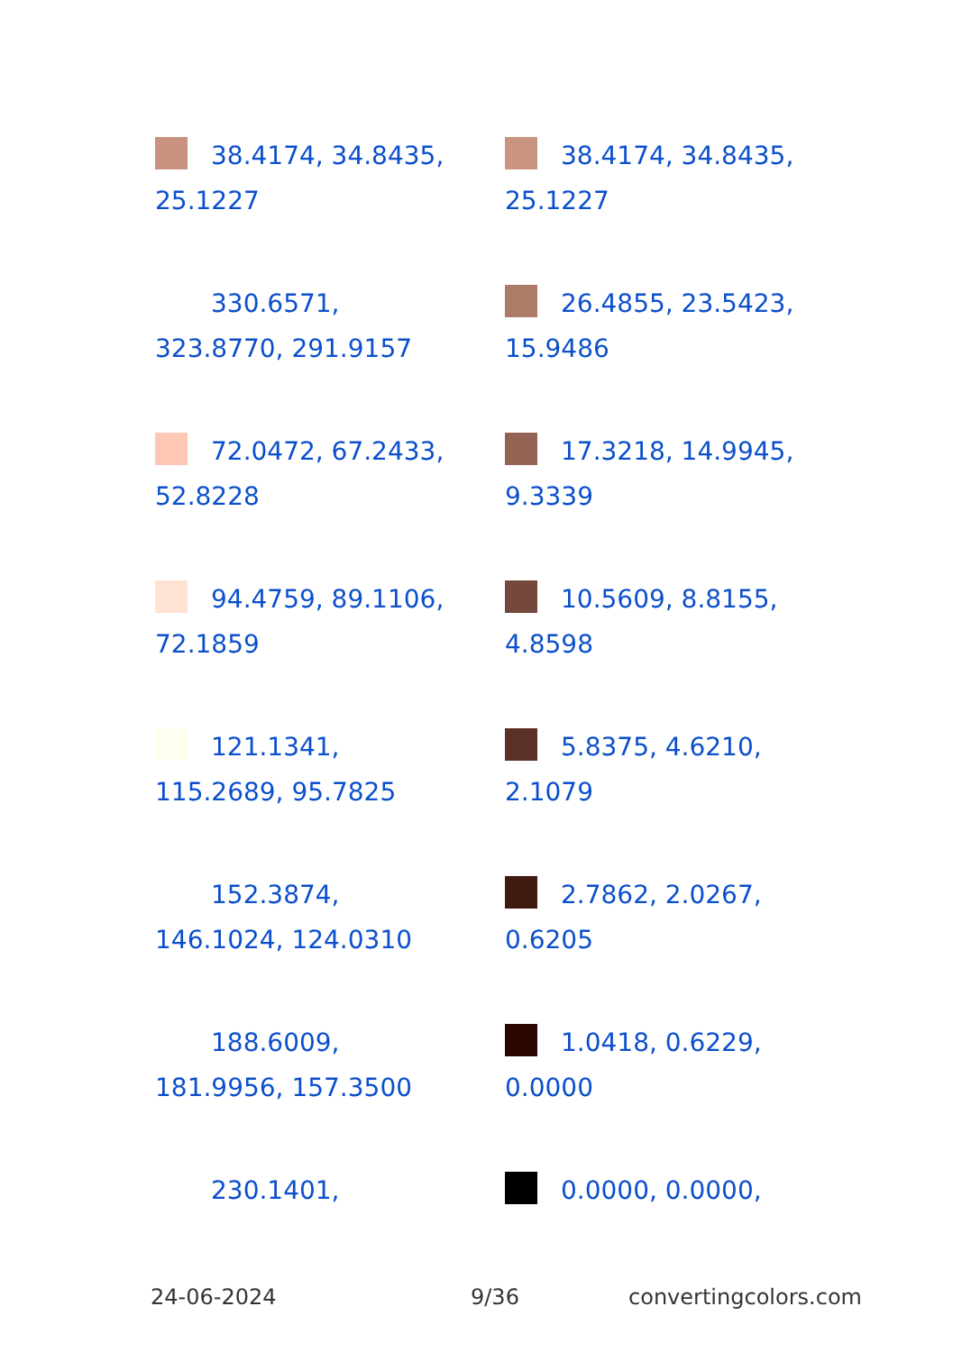38.4174, 34.8435, 25.1227
38.4174, 34.8435, 25.1227
330.6571, 323.8770, 291.9157
26.4855, 23.5423, 15.9486
72.0472, 67.2433, 52.8228
17.3218, 14.9945, 9.3339
94.4759, 89.1106, 72.1859
10.5609, 8.8155, 4.8598
121.1341, 115.2689, 95.7825
5.8375, 4.6210, 2.1079
152.3874, 146.1024, 124.0310
2.7862, 2.0267, 0.6205
188.6009, 181.9956, 157.3500
1.0418, 0.6229, 0.0000
230.1401,
0.0000, 0.0000,
24-06-2024 9/36 convertingcolors.com